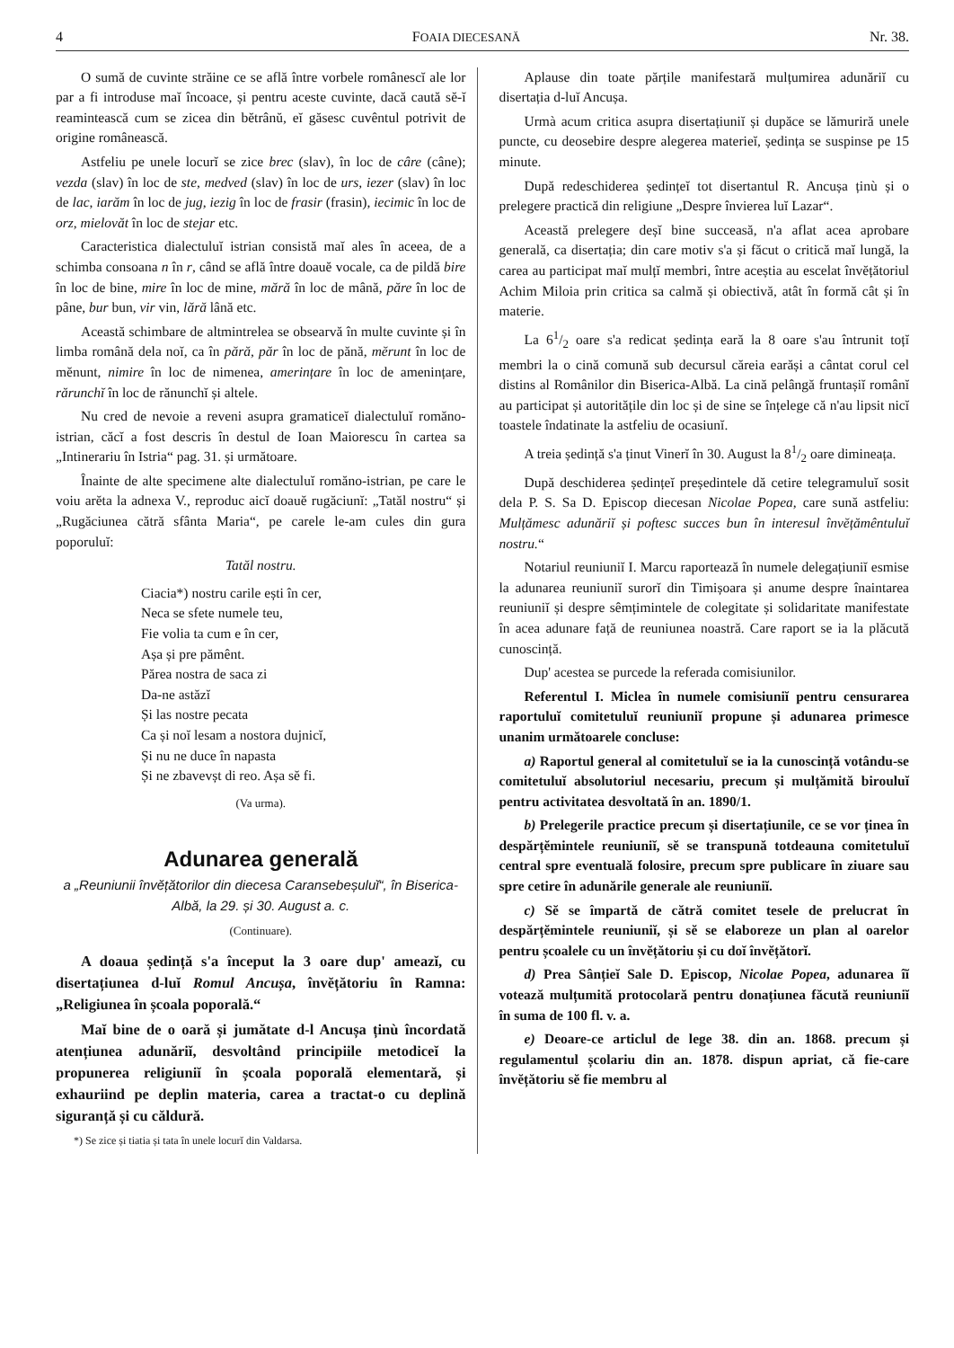4 FOAIA DIECESANĂ Nr. 38.
O sumă de cuvinte străine ce se află între vorbele românescĭ ale lor par a fi introduse maĭ încoace, și pentru aceste cuvinte, dacă caută sĕ-ĭ reamintească cum se zicea din bĕtrânŭ, eĭ găsesc cuvêntul potrivit de origine românească.
Astfeliu pe unele locurĭ se zice brec (slav), în loc de câre (câne); vezda (slav) în loc de ste, medved (slav) în loc de urs, iezer (slav) în loc de lac, iarăm în loc de jug, iezig în loc de frasir (frasin), iecimic în loc de orz, mielovăt în loc de stejar etc.
Caracteristica dialectuluĭ istrian consistă maĭ ales în aceea, de a schimba consoana n în r, când se află între doauĕ vocale, ca de pildă bire în loc de bine, mire în loc de mine, mără în loc de mână, păre în loc de pâne, bur bun, vir vin, lără lână etc.
Această schimbare de altmintrelea se obsearvă în multe cuvinte și în limba română dela noĭ, ca în pără, păr în loc de pănă, mĕrunt în loc de mĕnunt, nimire în loc de nimenea, amerințare în loc de amenințare, rărunchĭ în loc de rănunchĭ și altele.
Nu cred de nevoie a reveni asupra gramaticeĭ dialectuluĭ romăno-istrian, căcĭ a fost descris în destul de Ioan Maiorescu în cartea sa „Intinerariu în Istria“ pag. 31. și următoare.
Înainte de alte specimene alte dialectuluĭ romăno-istrian, pe care le voiu arĕta la adnexa V., reproduc aicĭ doauĕ rugăciunĭ: „Tatăl nostru“ și „Rugăciunea cătră sfânta Maria“, pe carele le-am cules din gura poporuluĭ:
Tatăl nostru.
Ciacia*) nostru carile ești în cer,
Neca se sfete numele teu,
Fie volia ta cum e în cer,
Așa și pre pămênt.
Părea nostra de saca zi
Da-ne astăzĭ
Și las nostre pecata
Ca și noĭ lesam a nostora dujnicĭ,
Și nu ne duce în napasta
Și ne zbavevșt di reo. Așa sĕ fi.
(Va urma).
Adunarea generală
a „Reuniunii învĕțătorilor din diecesa Caransebeșuluĭ“, în Biserica-Albă, la 29. și 30. August a. c.
(Continuare).
A doaua ședință s'a început la 3 oare dup' ameazĭ, cu disertațiunea d-luĭ Romul Ancușa, învĕțătoriu în Ramna: „Religiunea în școala poporală.“
Maĭ bine de o oară și jumătate d-l Ancușa ținù încordată atențiunea adunăriĭ, desvoltând principiile metodiceĭ la propunerea religiuniĭ în școala poporală elementară, și exhauriind pe deplin materia, carea a tractat-o cu deplină siguranță și cu căldură.
*) Se zice și tiatia și tata în unele locurĭ din Valdarsa.
Aplause din toate părțile manifestară mulțumirea adunăriĭ cu disertația d-luĭ Ancușa.
Urmà acum critica asupra disertațiuniĭ și dupăce se lămuriră unele puncte, cu deosebire despre alegerea materieĭ, ședința se suspinse pe 15 minute.
După redeschiderea ședințeĭ tot disertantul R. Ancușa ținù și o prelegere practică din religiune „Despre învierea luĭ Lazar“.
Această prelegere deșĭ bine succeasă, n'a aflat acea aprobare generală, ca disertația; din care motiv s'a și făcut o critică maĭ lungă, la carea au participat maĭ mulțĭ membri, între aceștia au escelat învĕțătoriul Achim Miloia prin critica sa calmă și obiectivă, atât în formă cât și în materie.
La 61/2 oare s'a redicat ședința eară la 8 oare s'au întrunit toțĭ membri la o cină comună sub decursul căreia earăși a cântat corul cel distins al Românilor din Biserica-Albă. La cină pelângă fruntașiĭ românĭ au participat și autoritățile din loc și de sine se înțelege că n'au lipsit nicĭ toastele îndatinate la astfeliu de ocasiunĭ.
A treia ședință s'a ținut Vinerĭ în 30. August la 81/2 oare dimineața.
După deschiderea ședințeĭ președintele dă cetire telegramuluĭ sosit dela P. S. Sa D. Episcop diecesan Nicolae Popea, care sună astfeliu: Mulțămesc adunăriĭ și poftesc succes bun în interesul învĕțămêntuluĭ nostru.“
Notariul reuniuniĭ I. Marcu raportează în numele delegațiuniĭ esmise la adunarea reuniuniĭ surorĭ din Timișoara și anume despre înaintarea reuniuniĭ și despre sêmțimintele de colegitate și solidaritate manifestate în acea adunare față de reuniunea noastră. Care raport se ia la plăcută cunoscință.
Dup' acestea se purcede la referada comisiunilor.
Referentul I. Miclea în numele comisiuniĭ pentru censurarea raportuluĭ comitetuluĭ reuniuniĭ propune și adunarea primesce unanim următoarele concluse:
a) Raportul general al comitetuluĭ se ia la cunoscință votându-se comitetuluĭ absolutoriul necesariu, precum și mulțămită birouluĭ pentru activitatea desvoltată în an. 1890/1.
b) Prelegerile practice precum și disertațiunile, ce se vor ținea în despărțĕmintele reuniuniĭ, sĕ se transpună totdeauna comitetuluĭ central spre eventuală folosire, precum spre publicare în ziuare sau spre cetire în adunările generale ale reuniuniĭ.
c) Sĕ se împartă de cătră comitet tesele de prelucrat în despărțĕmintele reuniuniĭ, și sĕ se elaboreze un plan al oarelor pentru școalele cu un învĕțătoriu și cu doĭ învĕțătorĭ.
d) Prea Sânțieĭ Sale D. Episcop, Nicolae Popea, adunarea îĭ votează mulțumită protocolară pentru donațiunea făcută reuniuniĭ în suma de 100 fl. v. a.
e) Deoare-ce articlul de lege 38. din an. 1868. precum și regulamentul școlariu din an. 1878. dispun apriat, că fie-care învĕțătoriu sĕ fie membru al